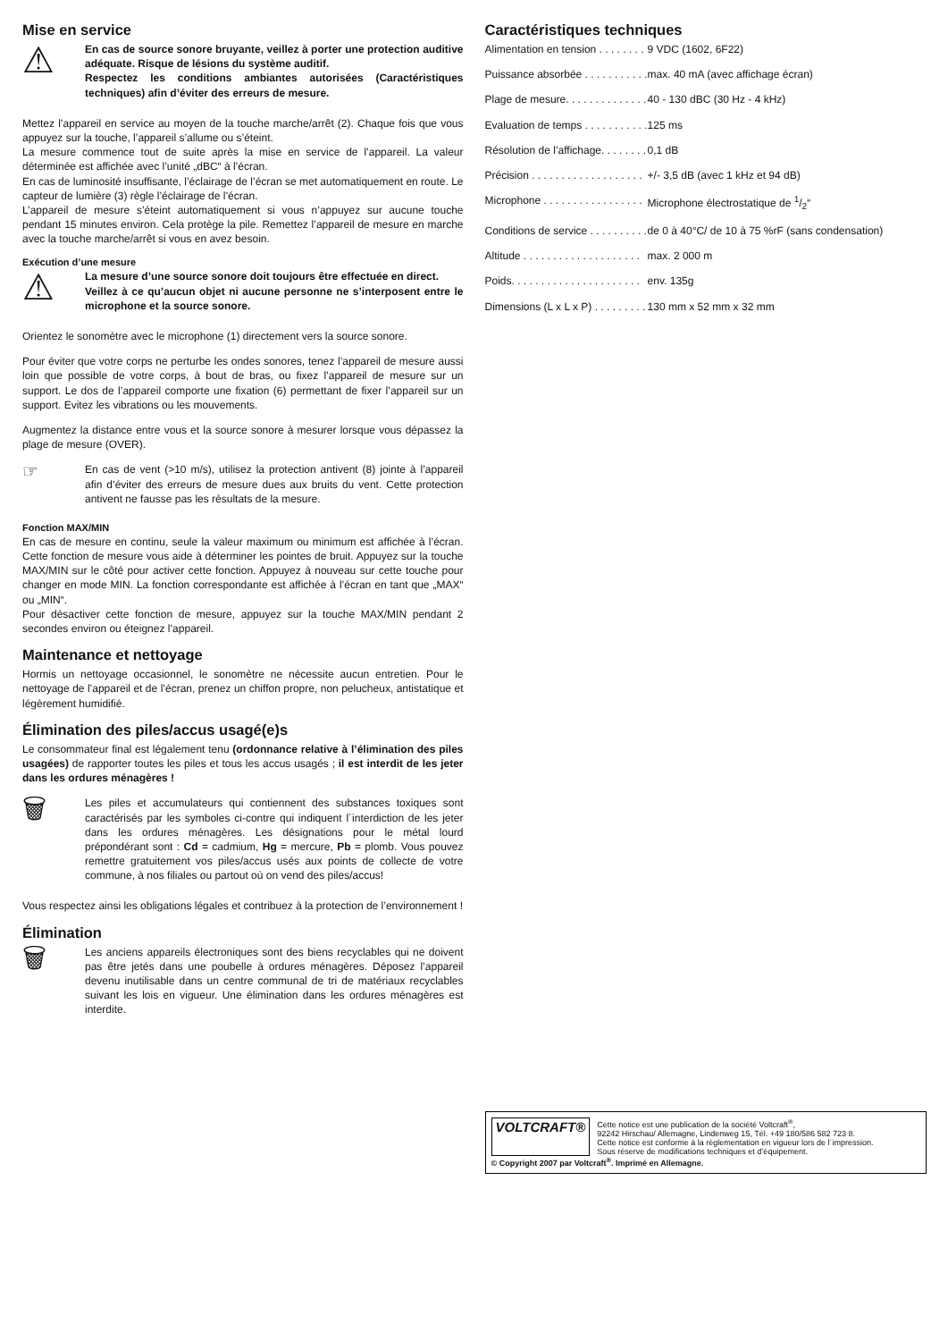Mise en service
⚠
En cas de source sonore bruyante, veillez à porter une protection auditive adéquate. Risque de lésions du système auditif.
Respectez les conditions ambiantes autorisées (Caractéristiques techniques) afin d’éviter des erreurs de mesure.
Mettez l’appareil en service au moyen de la touche marche/arrêt (2). Chaque fois que vous appuyez sur la touche, l’appareil s’allume ou s’éteint.
La mesure commence tout de suite après la mise en service de l’appareil. La valeur déterminée est affichée avec l’unité „dBC“ à l’écran.
En cas de luminosité insuffisante, l’éclairage de l’écran se met automatiquement en route. Le capteur de lumière (3) règle l’éclairage de l’écran.
L’appareil de mesure s’éteint automatiquement si vous n’appuyez sur aucune touche pendant 15 minutes environ. Cela protège la pile. Remettez l’appareil de mesure en marche avec la touche marche/arrêt si vous en avez besoin.
Exécution d’une mesure
⚠
La mesure d’une source sonore doit toujours être effectuée en direct.
Veillez à ce qu’aucun objet ni aucune personne ne s’interposent entre le microphone et la source sonore.
Orientez le sonomètre avec le microphone (1) directement vers la source sonore.
Pour éviter que votre corps ne perturbe les ondes sonores, tenez l’appareil de mesure aussi loin que possible de votre corps, à bout de bras, ou fixez l’appareil de mesure sur un support. Le dos de l’appareil comporte une fixation (6) permettant de fixer l’appareil sur un support. Evitez les vibrations ou les mouvements.
Augmentez la distance entre vous et la source sonore à mesurer lorsque vous dépassez la plage de mesure (OVER).
☞
En cas de vent (>10 m/s), utilisez la protection antivent (8) jointe à l’appareil afin d’éviter des erreurs de mesure dues aux bruits du vent. Cette protection antivent ne fausse pas les résultats de la mesure.
Fonction MAX/MIN
En cas de mesure en continu, seule la valeur maximum ou minimum est affichée à l’écran. Cette fonction de mesure vous aide à déterminer les pointes de bruit. Appuyez sur la touche MAX/MIN sur le côté pour activer cette fonction. Appuyez à nouveau sur cette touche pour changer en mode MIN. La fonction correspondante est affichée à l’écran en tant que „MAX“ ou „MIN“.
Pour désactiver cette fonction de mesure, appuyez sur la touche MAX/MIN pendant 2 secondes environ ou éteignez l’appareil.
Maintenance et nettoyage
Hormis un nettoyage occasionnel, le sonomètre ne nécessite aucun entretien. Pour le nettoyage de l’appareil et de l’écran, prenez un chiffon propre, non pelucheux, antistatique et légèrement humidifié.
Élimination des piles/accus usagé(e)s
Le consommateur final est légalement tenu (ordonnance relative à l’élimination des piles usagées) de rapporter toutes les piles et tous les accus usagés ; il est interdit de les jeter dans les ordures ménagères !
🗑
Les piles et accumulateurs qui contiennent des substances toxiques sont caractérisés par les symboles ci-contre qui indiquent l´interdiction de les jeter dans les ordures ménagères. Les désignations pour le métal lourd prépondérant sont : Cd = cadmium, Hg = mercure, Pb = plomb. Vous pouvez remettre gratuitement vos piles/accus usés aux points de collecte de votre commune, à nos filiales ou partout où on vend des piles/accus!
Vous respectez ainsi les obligations légales et contribuez à la protection de l’environnement !
Élimination
🗑
Les anciens appareils électroniques sont des biens recyclables qui ne doivent pas être jetés dans une poubelle à ordures ménagères. Déposez l’appareil devenu inutilisable dans un centre communal de tri de matériaux recyclables suivant les lois en vigueur. Une élimination dans les ordures ménagères est interdite.
Caractéristiques techniques
| Alimentation en tension . . . . . . . . | 9 VDC (1602, 6F22) |
| Puissance absorbée . . . . . . . . . . . | max. 40 mA (avec affichage écran) |
| Plage de mesure. . . . . . . . . . . . . . | 40 - 130 dBC (30 Hz - 4 kHz) |
| Evaluation de temps . . . . . . . . . . . | 125 ms |
| Résolution de l’affichage. . . . . . . . | 0,1 dB |
| Précision . . . . . . . . . . . . . . . . . . . | +/- 3,5 dB (avec 1 kHz et 94 dB) |
| Microphone . . . . . . . . . . . . . . . . . | Microphone électrostatique de 1/2“ |
| Conditions de service . . . . . . . . . . | de 0 à 40°C/ de 10 à 75 %rF (sans condensation) |
| Altitude . . . . . . . . . . . . . . . . . . . . | max. 2 000 m |
| Poids. . . . . . . . . . . . . . . . . . . . . . | env. 135g |
| Dimensions (L x L x P) . . . . . . . . . | 130 mm x 52 mm x 32 mm |
VOLTCRAFT®
Cette notice est une publication de la société Voltcraft<sup>®</sup>,
92242 Hirschau/ Allemagne, Lindenweg 15, Tél. +49 180/586 582 723 8.
Cette notice est conforme à la règlementation en vigueur lors de l´impression.
Sous réserve de modifications techniques et d’équipement.
© Copyright 2007 par Voltcraft<sup>®</sup>. Imprimé en Allemagne.